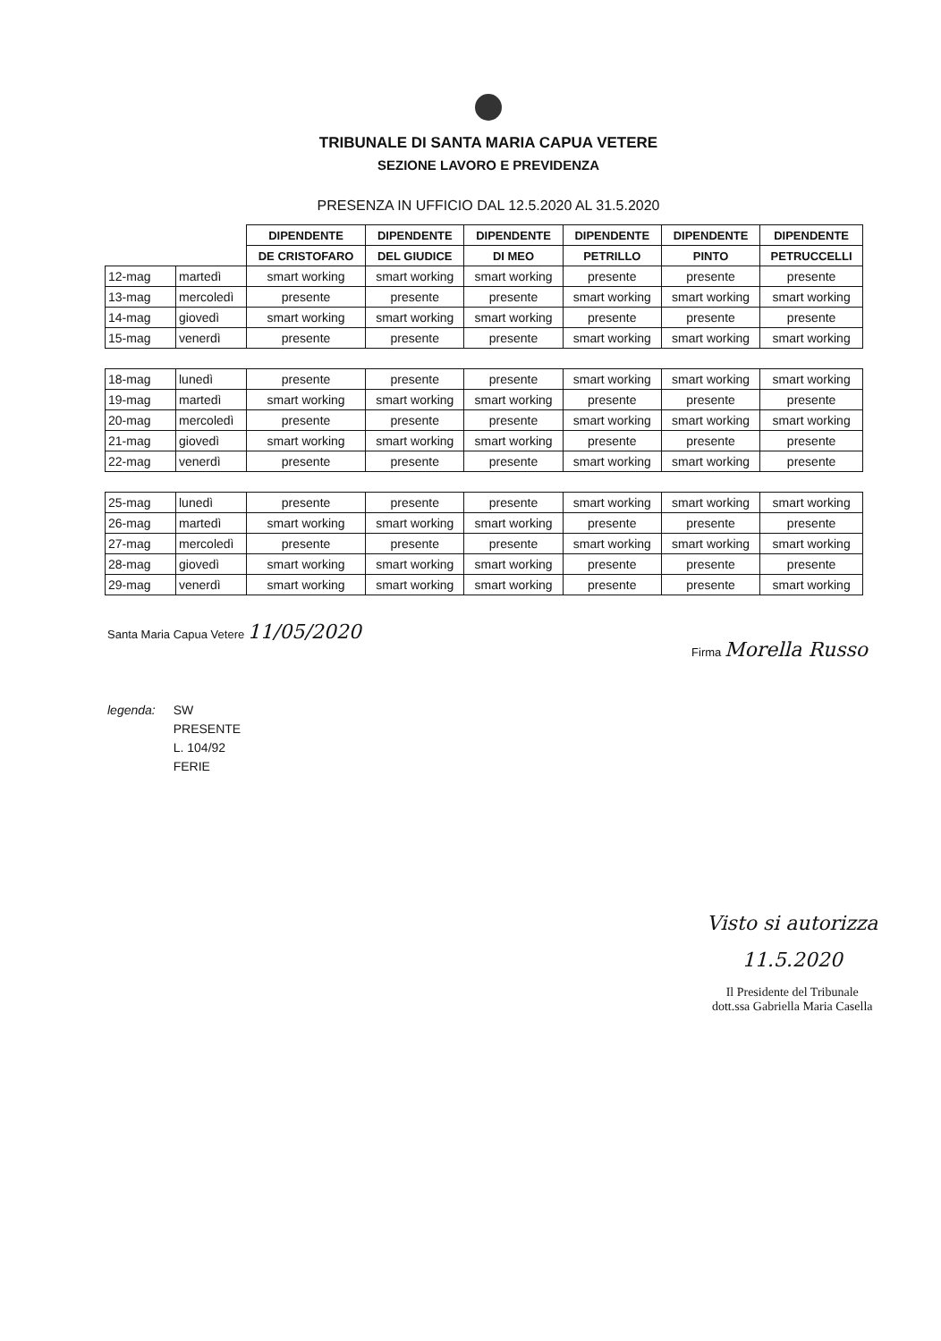TRIBUNALE DI SANTA MARIA CAPUA VETERE
SEZIONE LAVORO E PREVIDENZA
PRESENZA IN UFFICIO DAL 12.5.2020 AL 31.5.2020
| | | DIPENDENTE | DIPENDENTE | DIPENDENTE | DIPENDENTE | DIPENDENTE | DIPENDENTE |
| --- | --- | --- | --- | --- | --- | --- | --- |
| | | DE CRISTOFARO | DEL GIUDICE | DI MEO | PETRILLO | PINTO | PETRUCCELLI |
| 12-mag | martedì | smart working | smart working | smart working | presente | presente | presente |
| 13-mag | mercoledì | presente | presente | presente | smart working | smart working | smart working |
| 14-mag | giovedì | smart working | smart working | smart working | presente | presente | presente |
| 15-mag | venerdì | presente | presente | presente | smart working | smart working | smart working |
| 18-mag | lunedì | presente | presente | presente | smart working | smart working | smart working |
| 19-mag | martedì | smart working | smart working | smart working | presente | presente | presente |
| 20-mag | mercoledì | presente | presente | presente | smart working | smart working | smart working |
| 21-mag | giovedì | smart working | smart working | smart working | presente | presente | presente |
| 22-mag | venerdì | presente | presente | presente | smart working | smart working | presente |
| 25-mag | lunedì | presente | presente | presente | smart working | smart working | smart working |
| 26-mag | martedì | smart working | smart working | smart working | presente | presente | presente |
| 27-mag | mercoledì | presente | presente | presente | smart working | smart working | smart working |
| 28-mag | giovedì | smart working | smart working | smart working | presente | presente | presente |
| 29-mag | venerdì | smart working | smart working | smart working | presente | presente | smart working |
Santa Maria Capua Vetere 11/05/2020
Firma Morella Russo
legenda: SW
PRESENTE
L. 104/92
FERIE
Visto si autorizza
11.5.2020
Il Presidente del Tribunale
dott.ssa Gabriella Maria Casella